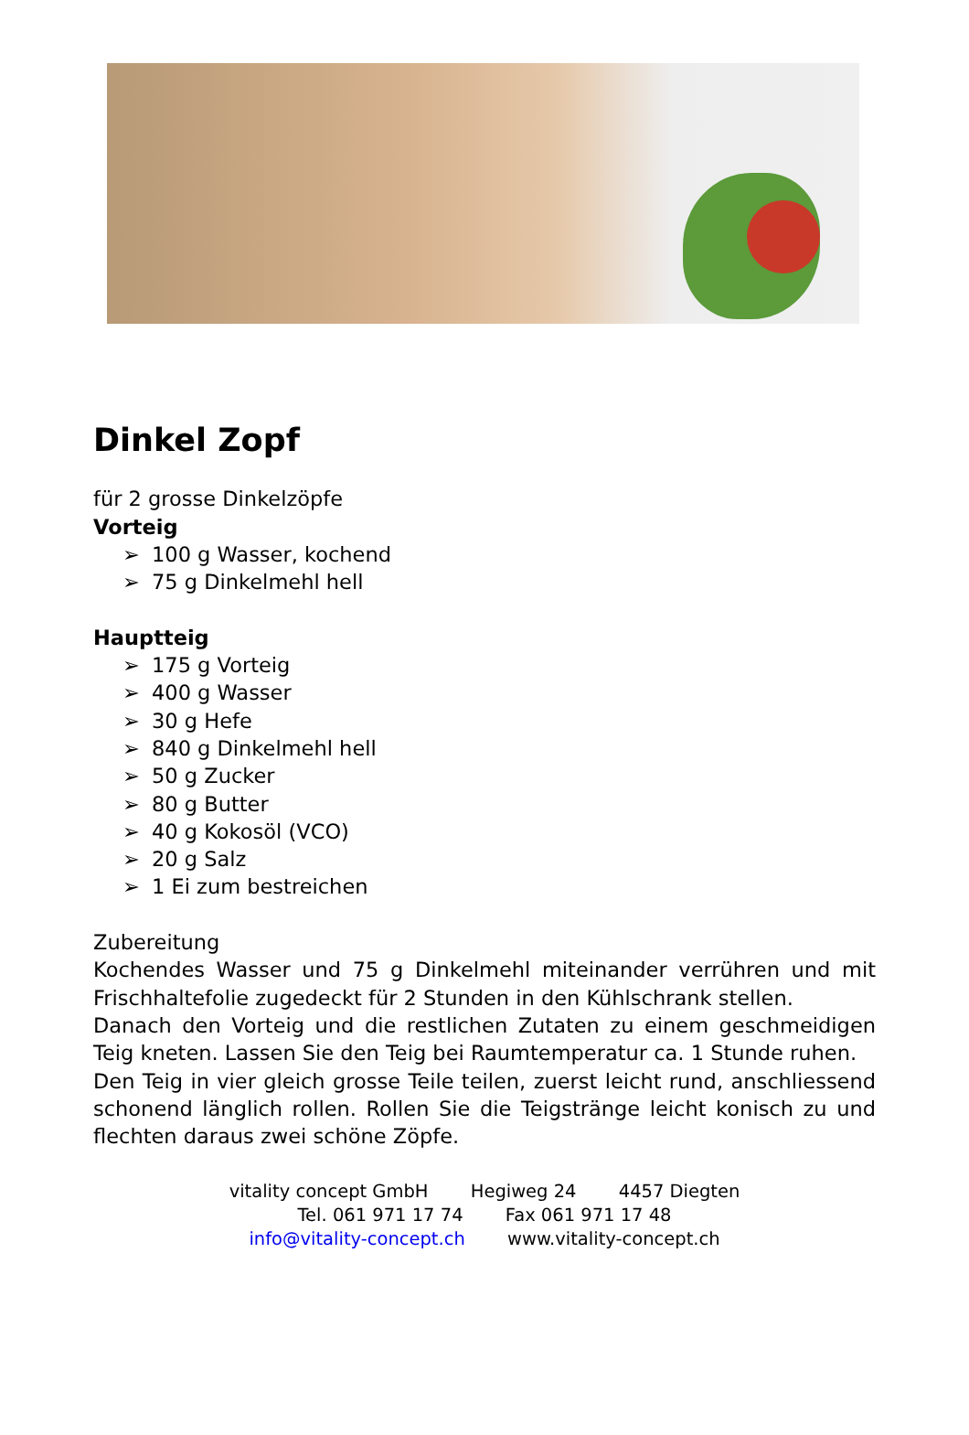Dinkel Zopf
für 2 grosse Dinkelzöpfe
Vorteig
➢ 100 g Wasser, kochend
➢ 75 g Dinkelmehl hell
Hauptteig
➢ 175 g Vorteig
➢ 400 g Wasser
➢ 30 g Hefe
➢ 840 g Dinkelmehl hell
➢ 50 g Zucker
➢ 80 g Butter
➢ 40 g Kokosöl (VCO)
➢ 20 g Salz
➢ 1 Ei zum bestreichen
Zubereitung
Kochendes Wasser und 75 g Dinkelmehl miteinander verrühren und mit Frischhaltefolie zugedeckt für 2 Stunden in den Kühlschrank stellen.
Danach den Vorteig und die restlichen Zutaten zu einem geschmeidigen Teig kneten. Lassen Sie den Teig bei Raumtemperatur ca. 1 Stunde ruhen.
Den Teig in vier gleich grosse Teile teilen, zuerst leicht rund, anschliessend schonend länglich rollen. Rollen Sie die Teigstränge leicht konisch zu und flechten daraus zwei schöne Zöpfe.
vitality concept GmbH Hegiweg 24 4457 Diegten
Tel. 061 971 17 74 Fax 061 971 17 48
info@vitality-concept.ch www.vitality-concept.ch